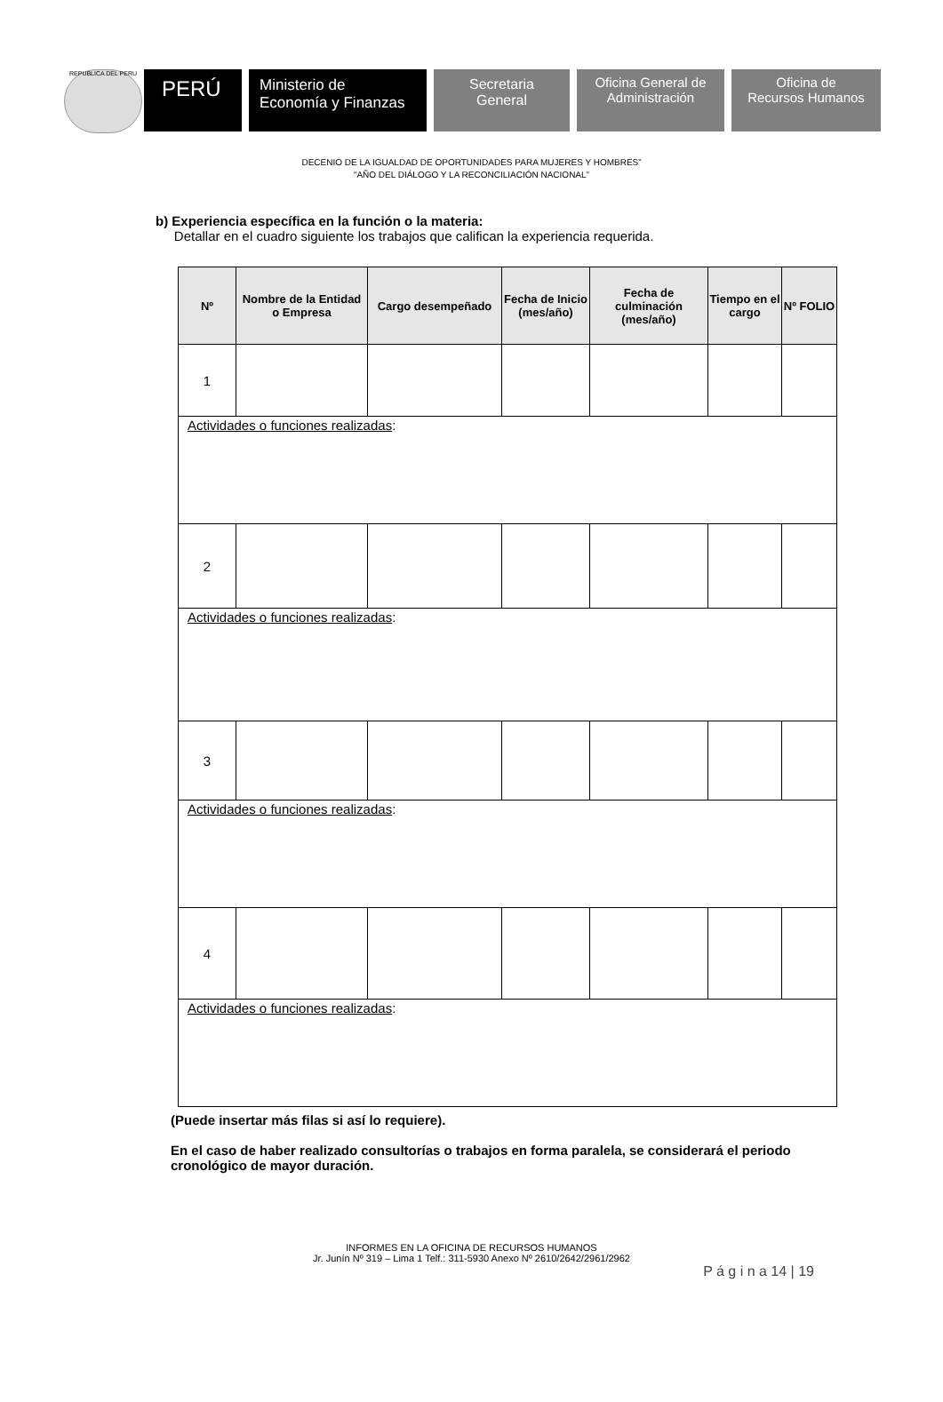REPUBLICA DEL PERU
PERÚ
Ministerio de
Economía y Finanzas
Secretaria
General
Oficina General de
Administración
Oficina de
Recursos Humanos
DECENIO DE LA IGUALDAD DE OPORTUNIDADES PARA MUJERES Y HOMBRES”
“AÑO DEL DIÁLOGO Y LA RECONCILIACIÓN NACIONAL”
b) Experiencia específica en la función o la materia:
Detallar en el cuadro siguiente los trabajos que califican la experiencia requerida.
| Nº | Nombre de la Entidad o Empresa | Cargo desempeñado | Fecha de Inicio (mes/año) | Fecha de culminación (mes/año) | Tiempo en el cargo | Nº FOLIO |
| --- | --- | --- | --- | --- | --- | --- |
| 1 | | | | | | |
| Actividades o funciones realizadas : | | | | | | |
| 2 | | | | | | |
| Actividades o funciones realizadas : | | | | | | |
| 3 | | | | | | |
| Actividades o funciones realizadas : | | | | | | |
| 4 | | | | | | |
| Actividades o funciones realizadas : | | | | | | |
(Puede insertar más filas si así lo requiere).
En el caso de haber realizado consultorías o trabajos en forma paralela, se considerará el periodo cronológico de mayor duración.
INFORMES EN LA OFICINA DE RECURSOS HUMANOS
Jr. Junín Nº 319 – Lima 1 Telf.: 311-5930 Anexo Nº 2610/2642/2961/2962
P á g i n a 14 | 19